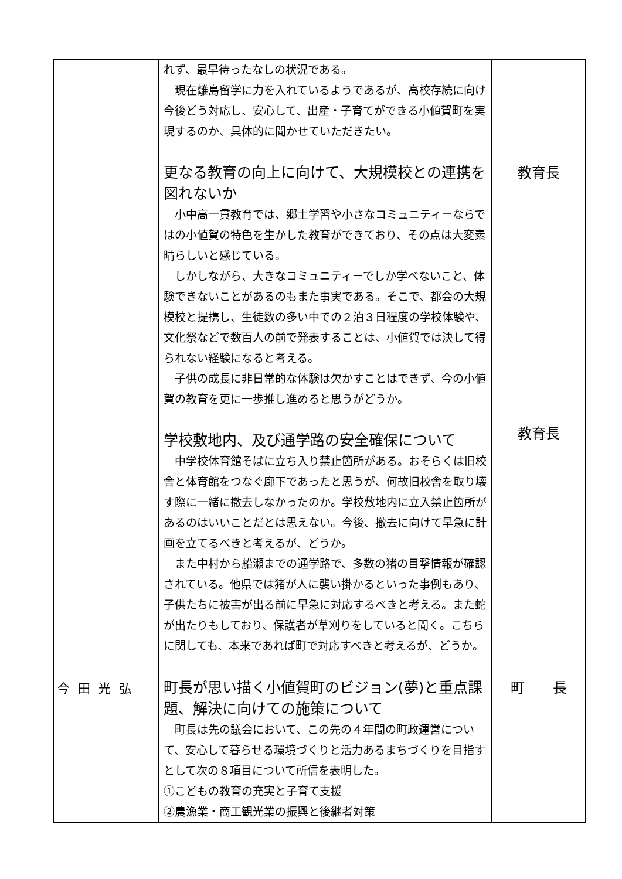| | れず、最早待ったなしの状況である。 現在離島留学に力を入れているようであるが、高校存続に向け今後どう対応し、安心して、出産・子育てができる小値賀町を実現するのか、具体的に聞かせていただきたい。 更なる教育の向上に向けて、大規模校との連携を図れないか 小中高一貫教育では、郷土学習や小さなコミュニティーならではの小値賀の特色を生かした教育ができており、その点は大変素晴らしいと感じている。 しかしながら、大きなコミュニティーでしか学べないこと、体験できないことがあるのもまた事実である。そこで、都会の大規模校と提携し、生徒数の多い中での２泊３日程度の学校体験や、文化祭などで数百人の前で発表することは、小値賀では決して得られない経験になると考える。 子供の成長に非日常的な体験は欠かすことはできず、今の小値賀の教育を更に一歩推し進めると思うがどうか。 学校敷地内、及び通学路の安全確保について 中学校体育館そばに立ち入り禁止箇所がある。おそらくは旧校舎と体育館をつなぐ廊下であったと思うが、何故旧校舎を取り壊す際に一緒に撤去しなかったのか。学校敷地内に立入禁止箇所があるのはいいことだとは思えない。今後、撤去に向けて早急に計画を立てるべきと考えるが、どうか。 また中村から船瀬までの通学路で、多数の猪の目撃情報が確認されている。他県では猪が人に襲い掛かるといった事例もあり、子供たちに被害が出る前に早急に対応するべきと考える。また蛇が出たりもしており、保護者が草刈りをしていると聞く。こちらに関しても、本来であれば町で対応すべきと考えるが、どうか。 | 教育長 教育長 |
| 今田光弘 | 町長が思い描く小値賀町のビジョン(夢)と重点課題、解決に向けての施策について 町長は先の議会において、この先の４年間の町政運営について、安心して暮らせる環境づくりと活力あるまちづくりを目指すとして次の８項目について所信を表明した。 ①こどもの教育の充実と子育て支援 ②農漁業・商工観光業の振興と後継者対策 | 町 長 |